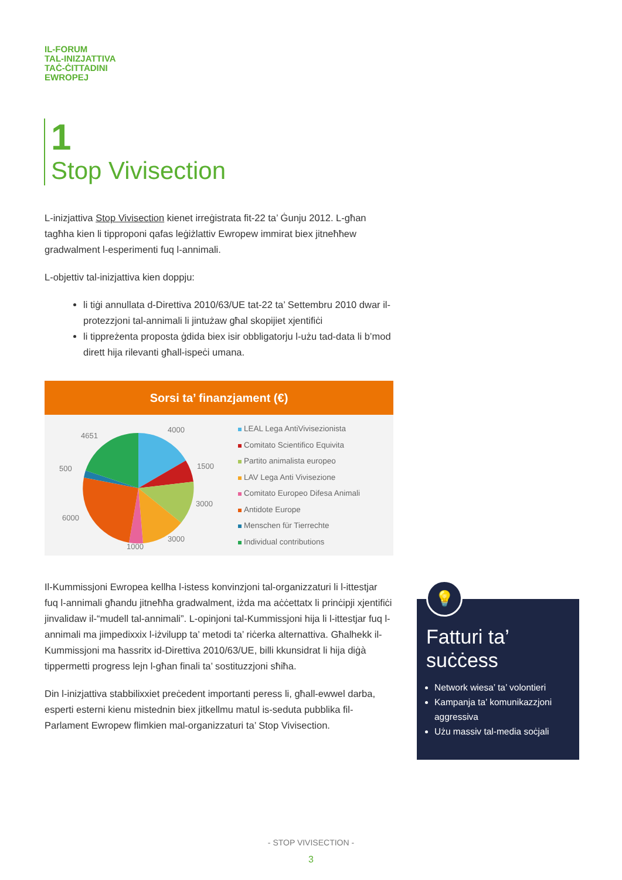IL-FORUM
TAL-INIZJATTIVA
TAĊ-ĊITTADINI
EWROPEJ
1
Stop Vivisection
L-inizjattiva Stop Vivisection kienet irreġistrata fit-22 ta’ Ġunju 2012. L-għan tagħha kien li tipproponi qafas leġiżlattiv Ewropew immirat biex jitneħħew gradwalment l-esperimenti fuq l-annimali.
L-objettiv tal-inizjattiva kien doppju:
li tiġi annullata d-Direttiva 2010/63/UE tat-22 ta’ Settembru 2010 dwar il-protezzjoni tal-annimali li jintużaw għal skopijiet xjentifiċi
li tippreżenta proposta ġdida biex isir obbligatorju l-użu tad-data li b’mod dirett hija rilevanti għall-ispeċi umana.
Sorsi ta’ finanzjament (€)
4000
4651
1500
500
3000
6000
3000
1000
LEAL Lega AntiVivisezionista
Comitato Scientifico Equivita
Partito animalista europeo
LAV Lega Anti Vivisezione
Comitato Europeo Difesa Animali
Antidote Europe
Menschen für Tierrechte
Individual contributions
Il-Kummissjoni Ewropea kellha l-istess konvinzjoni tal-organizzaturi li l-ittestjar fuq l-annimali għandu jitneħħa gradwalment, iżda ma aċċettatx li prinċipji xjentifiċi jinvalidaw il-“mudell tal-annimali”. L-opinjoni tal-Kummissjoni hija li l-ittestjar fuq l-annimali ma jimpedixxix l-iżvilupp ta’ metodi ta’ riċerka alternattiva. Għalhekk il-Kummissjoni ma ħassritx id-Direttiva 2010/63/UE, billi kkunsidrat li hija diġà tippermetti progress lejn l-għan finali ta’ sostituzzjoni sħiħa.
Din l-inizjattiva stabbilixxiet preċedent importanti peress li, għall-ewwel darba, esperti esterni kienu mistednin biex jitkellmu matul is-seduta pubblika fil-Parlament Ewropew flimkien mal-organizzaturi ta’ Stop Vivisection.
💡
Fatturi ta’ suċċess
Network wiesa’ ta’ volontieri
Kampanja ta’ komunikazzjoni aggressiva
Użu massiv tal-media soċjali
- STOP VIVISECTION -
3